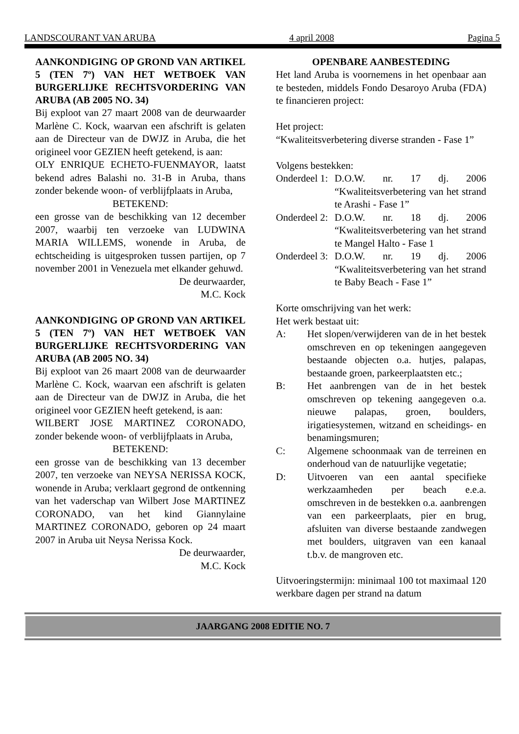LANDSCOURANT VAN ARUBA 4 april 2008 Pagina 5
AANKONDIGING OP GROND VAN ARTIKEL 5 (TEN 7º) VAN HET WETBOEK VAN BURGERLIJKE RECHTSVORDERING VAN ARUBA (AB 2005 NO. 34)
Bij exploot van 27 maart 2008 van de deurwaarder Marlène C. Kock, waarvan een afschrift is gelaten aan de Directeur van de DWJZ in Aruba, die het origineel voor GEZIEN heeft getekend, is aan:
OLY ENRIQUE ECHETO-FUENMAYOR, laatst bekend adres Balashi no. 31-B in Aruba, thans zonder bekende woon- of verblijfplaats in Aruba,
BETEKEND:
een grosse van de beschikking van 12 december 2007, waarbij ten verzoeke van LUDWINA MARIA WILLEMS, wonende in Aruba, de echtscheiding is uitgesproken tussen partijen, op 7 november 2001 in Venezuela met elkander gehuwd.
De deurwaarder,
M.C. Kock
AANKONDIGING OP GROND VAN ARTIKEL 5 (TEN 7º) VAN HET WETBOEK VAN BURGERLIJKE RECHTSVORDERING VAN ARUBA (AB 2005 NO. 34)
Bij exploot van 26 maart 2008 van de deurwaarder Marlène C. Kock, waarvan een afschrift is gelaten aan de Directeur van de DWJZ in Aruba, die het origineel voor GEZIEN heeft getekend, is aan:
WILBERT JOSE MARTINEZ CORONADO, zonder bekende woon- of verblijfplaats in Aruba,
BETEKEND:
een grosse van de beschikking van 13 december 2007, ten verzoeke van NEYSA NERISSA KOCK, wonende in Aruba; verklaart gegrond de ontkenning van het vaderschap van Wilbert Jose MARTINEZ CORONADO, van het kind Giannylaine MARTINEZ CORONADO, geboren op 24 maart 2007 in Aruba uit Neysa Nerissa Kock.
De deurwaarder,
M.C. Kock
OPENBARE AANBESTEDING
Het land Aruba is voornemens in het openbaar aan te besteden, middels Fondo Desaroyo Aruba (FDA) te financieren project:
Het project:
“Kwaliteitsverbetering diverse stranden - Fase 1”
Volgens bestekken:
Onderdeel 1: D.O.W. nr. 17 dj. 2006 “Kwaliteitsverbetering van het strand te Arashi - Fase 1”
Onderdeel 2: D.O.W. nr. 18 dj. 2006 “Kwaliteitsverbetering van het strand te Mangel Halto - Fase 1
Onderdeel 3: D.O.W. nr. 19 dj. 2006 “Kwaliteitsverbetering van het strand te Baby Beach - Fase 1”
Korte omschrijving van het werk:
Het werk bestaat uit:
A: Het slopen/verwijderen van de in het bestek omschreven en op tekeningen aangegeven bestaande objecten o.a. hutjes, palapas, bestaande groen, parkeerplaatsten etc.;
B: Het aanbrengen van de in het bestek omschreven op tekening aangegeven o.a. nieuwe palapas, groen, boulders, irigatiesystemen, witzand en scheidings- en benamingsmuren;
C: Algemene schoonmaak van de terreinen en onderhoud van de natuurlijke vegetatie;
D: Uitvoeren van een aantal specifieke werkzaamheden per beach e.e.a. omschreven in de bestekken o.a. aanbrengen van een parkeerplaats, pier en brug, afsluiten van diverse bestaande zandwegen met boulders, uitgraven van een kanaal t.b.v. de mangroven etc.
Uitvoeringstermijn: minimaal 100 tot maximaal 120 werkbare dagen per strand na datum
JAARGANG 2008 EDITIE NO. 7